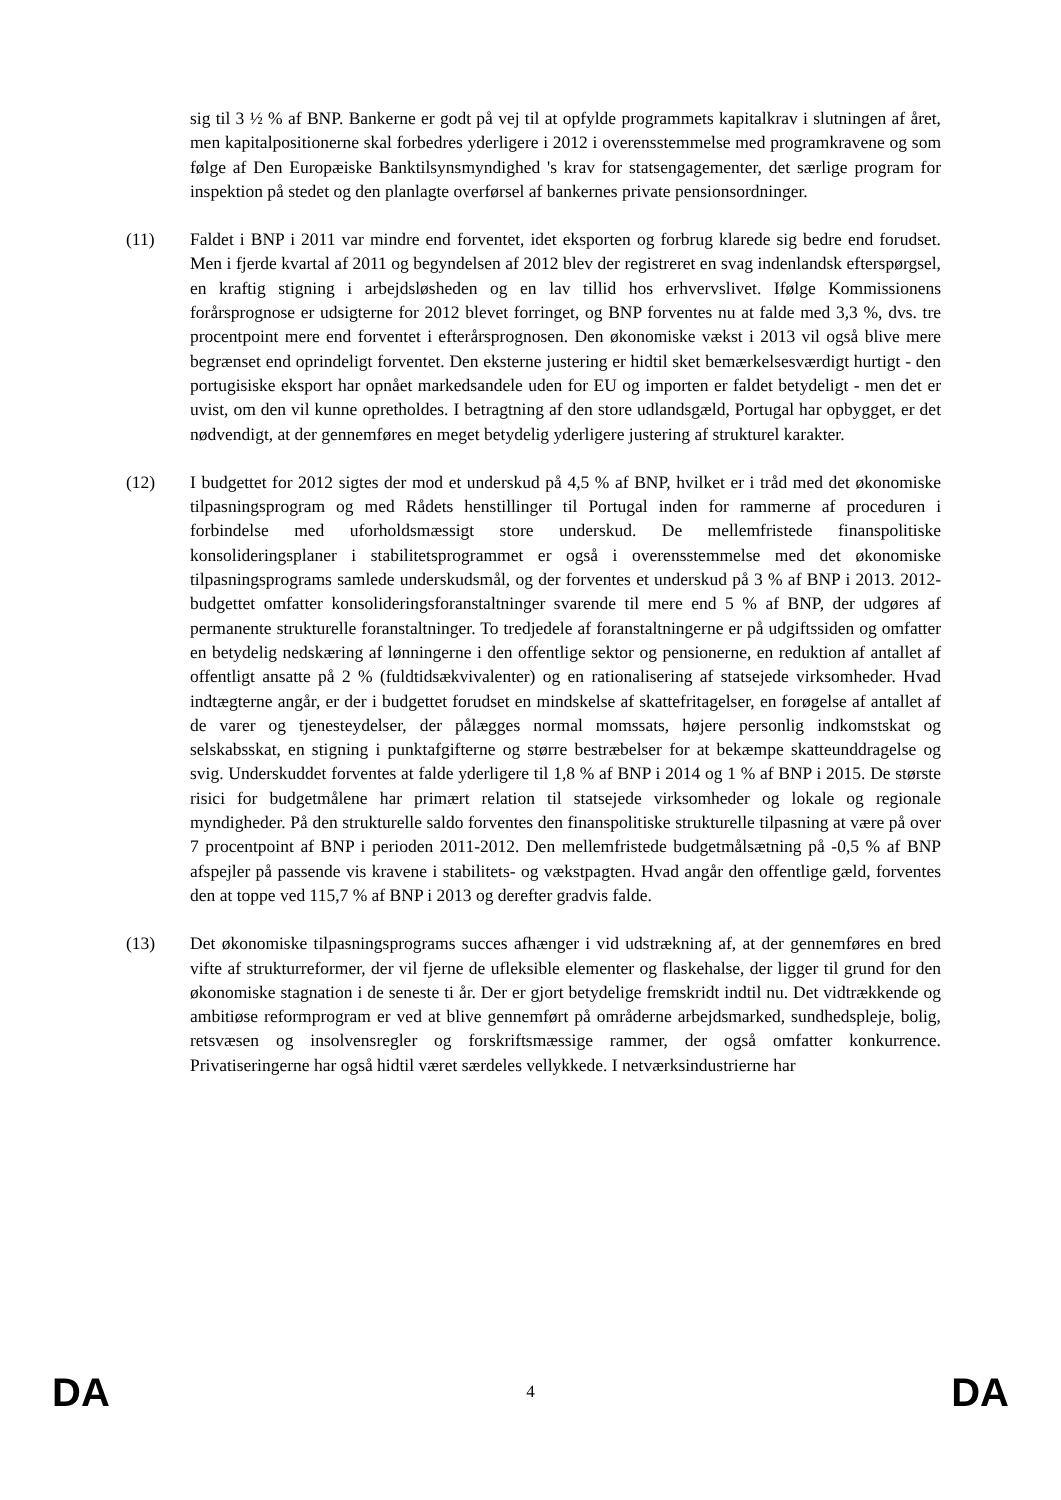sig til 3 ½ % af BNP. Bankerne er godt på vej til at opfylde programmets kapitalkrav i slutningen af året, men kapitalpositionerne skal forbedres yderligere i 2012 i overensstemmelse med programkravene og som følge af Den Europæiske Banktilsynsmyndighed 's krav for statsengagementer, det særlige program for inspektion på stedet og den planlagte overførsel af bankernes private pensionsordninger.
(11) Faldet i BNP i 2011 var mindre end forventet, idet eksporten og forbrug klarede sig bedre end forudset. Men i fjerde kvartal af 2011 og begyndelsen af 2012 blev der registreret en svag indenlandsk efterspørgsel, en kraftig stigning i arbejdsløsheden og en lav tillid hos erhvervslivet. Ifølge Kommissionens forårsprognose er udsigterne for 2012 blevet forringet, og BNP forventes nu at falde med 3,3 %, dvs. tre procentpoint mere end forventet i efterårsprognosen. Den økonomiske vækst i 2013 vil også blive mere begrænset end oprindeligt forventet. Den eksterne justering er hidtil sket bemærkelsesværdigt hurtigt - den portugisiske eksport har opnået markedsandele uden for EU og importen er faldet betydeligt - men det er uvist, om den vil kunne opretholdes. I betragtning af den store udlandsgæld, Portugal har opbygget, er det nødvendigt, at der gennemføres en meget betydelig yderligere justering af strukturel karakter.
(12) I budgettet for 2012 sigtes der mod et underskud på 4,5 % af BNP, hvilket er i tråd med det økonomiske tilpasningsprogram og med Rådets henstillinger til Portugal inden for rammerne af proceduren i forbindelse med uforholdsmæssigt store underskud. De mellemfristede finanspolitiske konsolideringsplaner i stabilitetsprogrammet er også i overensstemmelse med det økonomiske tilpasningsprograms samlede underskudsmål, og der forventes et underskud på 3 % af BNP i 2013. 2012-budgettet omfatter konsolideringsforanstaltninger svarende til mere end 5 % af BNP, der udgøres af permanente strukturelle foranstaltninger. To tredjedele af foranstaltningerne er på udgiftssiden og omfatter en betydelig nedskæring af lønningerne i den offentlige sektor og pensionerne, en reduktion af antallet af offentligt ansatte på 2 % (fuldtidsækvivalenter) og en rationalisering af statsejede virksomheder. Hvad indtægterne angår, er der i budgettet forudset en mindskelse af skattefritagelser, en forøgelse af antallet af de varer og tjenesteydelser, der pålægges normal momssats, højere personlig indkomstskat og selskabsskat, en stigning i punktafgifterne og større bestræbelser for at bekæmpe skatteunddragelse og svig. Underskuddet forventes at falde yderligere til 1,8 % af BNP i 2014 og 1 % af BNP i 2015. De største risici for budgetmålene har primært relation til statsejede virksomheder og lokale og regionale myndigheder. På den strukturelle saldo forventes den finanspolitiske strukturelle tilpasning at være på over 7 procentpoint af BNP i perioden 2011-2012. Den mellemfristede budgetmålsætning på -0,5 % af BNP afspejler på passende vis kravene i stabilitets- og vækstpagten. Hvad angår den offentlige gæld, forventes den at toppe ved 115,7 % af BNP i 2013 og derefter gradvis falde.
(13) Det økonomiske tilpasningsprograms succes afhænger i vid udstrækning af, at der gennemføres en bred vifte af strukturreformer, der vil fjerne de ufleksible elementer og flaskehalse, der ligger til grund for den økonomiske stagnation i de seneste ti år. Der er gjort betydelige fremskridt indtil nu. Det vidtrækkende og ambitiøse reformprogram er ved at blive gennemført på områderne arbejdsmarked, sundhedspleje, bolig, retsvæsen og insolvensregler og forskriftsmæssige rammer, der også omfatter konkurrence. Privatiseringerne har også hidtil været særdeles vellykkede. I netværksindustrierne har
DA 4 DA